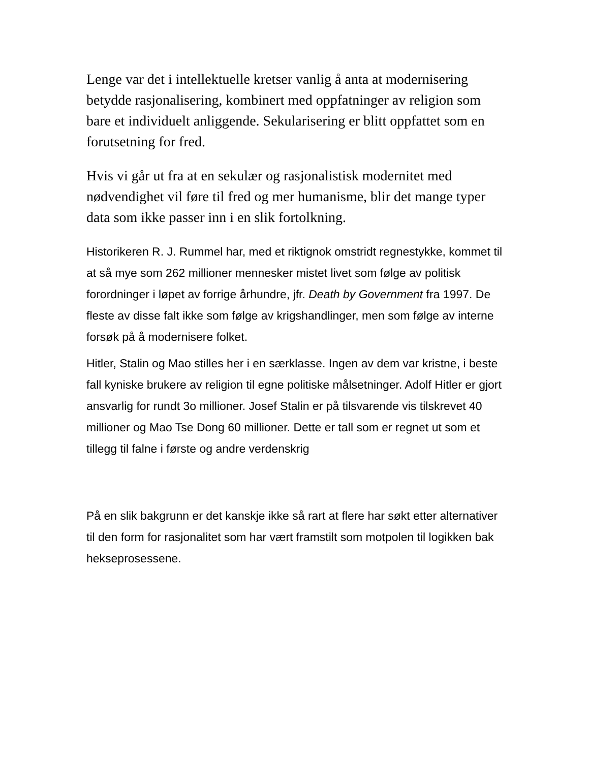Lenge var det i intellektuelle kretser vanlig å anta at modernisering betydde rasjonalisering, kombinert med oppfatninger av religion som bare et individuelt anliggende. Sekularisering er blitt oppfattet som en forutsetning for fred.
Hvis vi går ut fra at en sekulær og rasjonalistisk modernitet med nødvendighet vil føre til fred og mer humanisme, blir det mange typer data som ikke passer inn i en slik fortolkning.
Historikeren R. J. Rummel har, med et riktignok omstridt regnestykke, kommet til at så mye som 262 millioner mennesker mistet livet som følge av politisk forordninger i løpet av forrige århundre, jfr. Death by Government fra 1997. De fleste av disse falt ikke som følge av krigshandlinger, men som følge av interne forsøk på å modernisere folket.
Hitler, Stalin og Mao stilles her i en særklasse. Ingen av dem var kristne, i beste fall kyniske brukere av religion til egne politiske målsetninger. Adolf Hitler er gjort ansvarlig for rundt 3o millioner. Josef Stalin er på tilsvarende vis tilskrevet 40 millioner og Mao Tse Dong 60 millioner. Dette er tall som er regnet ut som et tillegg til falne i første og andre verdenskrig
På en slik bakgrunn er det kanskje ikke så rart at flere har søkt etter alternativer til den form for rasjonalitet som har vært framstilt som motpolen til logikken bak hekseprosessene.